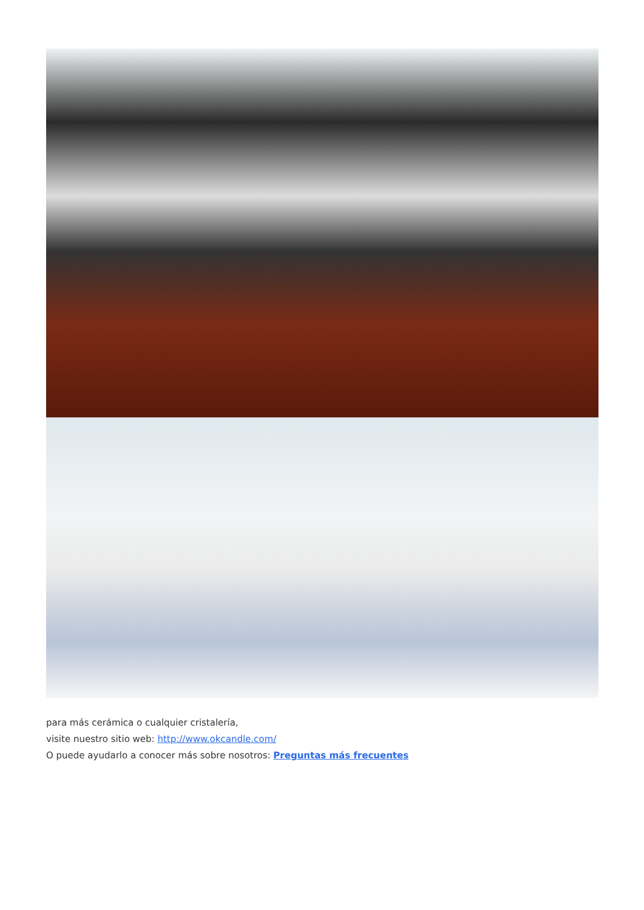para más cerámica o cualquier cristalería,
visite nuestro sitio web: http://www.okcandle.com/
O puede ayudarlo a conocer más sobre nosotros: Preguntas más frecuentes